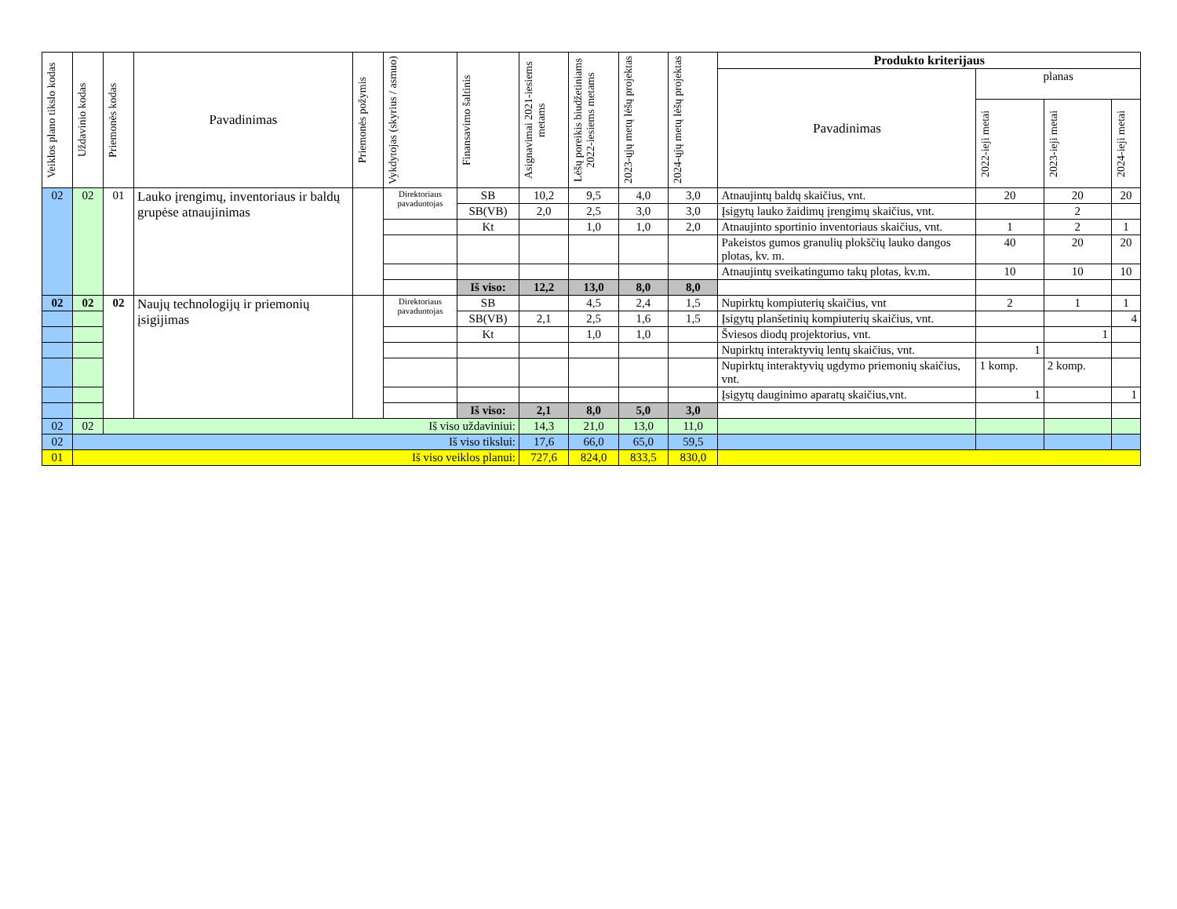| Veiklos plano tikslo kodas | Uždavinio kodas | Priemonės kodas | Pavadinimas | Priemonės požymis | Vykdytojas (skyrius / asmuo) | Finansavimo šaltinis | Asignavimai 2021-iesiems metams | Lėšų poreikis biudžetiniams 2022-iesiems metams | 2023-ųjų metų lėšų projektas | 2024-ųjų metų lėšų projektas | Produkto kriterijaus | | | |
| --- | --- | --- | --- | --- | --- | --- | --- | --- | --- | --- | --- | --- | --- | --- |
| | | | | | | | | | | | Pavadinimas | planas | | |
| | | | | | | | | | | | | 2022-ieji metai | 2023-ieji metai | 2024-ieji metai |
| 02 | 02 | 01 | Lauko įrengimų, inventoriaus ir baldų grupėse atnaujinimas | | Direktoriaus pavaduotojas | SB | 10,2 | 9,5 | 4,0 | 3,0 | Atnaujintų baldų skaičius, vnt. | 20 | 20 | 20 |
| | | | | | | SB(VB) | 2,0 | 2,5 | 3,0 | 3,0 | Įsigytų lauko žaidimų įrengimų skaičius, vnt. | | 2 | |
| | | | | | | Kt | | 1,0 | 1,0 | 2,0 | Atnaujinto sportinio inventoriaus skaičius, vnt. | 1 | 2 | 1 |
| | | | | | | | | | | | Pakeistos gumos granulių plokščių lauko dangos plotas, kv. m. | 40 | 20 | 20 |
| | | | | | | | | | | | Atnaujintų sveikatingumo takų plotas, kv.m. | 10 | 10 | 10 |
| | | | | | | Iš viso: | 12,2 | 13,0 | 8,0 | 8,0 | | | | |
| 02 | 02 | 02 | Naujų technologijų ir priemonių įsigijimas | | Direktoriaus pavaduotojas | SB | | 4,5 | 2,4 | 1,5 | Nupirktų kompiuterių skaičius, vnt | 2 | 1 | 1 |
| | | | | | | SB(VB) | 2,1 | 2,5 | 1,6 | 1,5 | Įsigytų planšetinių kompiuterių skaičius, vnt. | | | 4 |
| | | | | | | Kt | | 1,0 | 1,0 | | Šviesos diodų projektorius, vnt. | | 1 | |
| | | | | | | | | | | | Nupirktų interaktyvių lentų skaičius, vnt. | 1 | | |
| | | | | | | | | | | | Nupirktų interaktyvių ugdymo priemonių skaičius, vnt. | 1 komp. | 2 komp. | |
| | | | | | | | | | | | Įsigytų dauginimo aparatų skaičius,vnt. | 1 | | 1 |
| | | | | | | Iš viso: | 2,1 | 8,0 | 5,0 | 3,0 | | | | |
| 02 | 02 | Iš viso uždaviniui: | | | | | 14,3 | 21,0 | 13,0 | 11,0 | | | | |
| 02 | Iš viso tikslui: | | | | | | 17,6 | 66,0 | 65,0 | 59,5 | | | | |
| 01 | Iš viso veiklos planui: | | | | | | 727,6 | 824,0 | 833,5 | 830,0 | | | | |